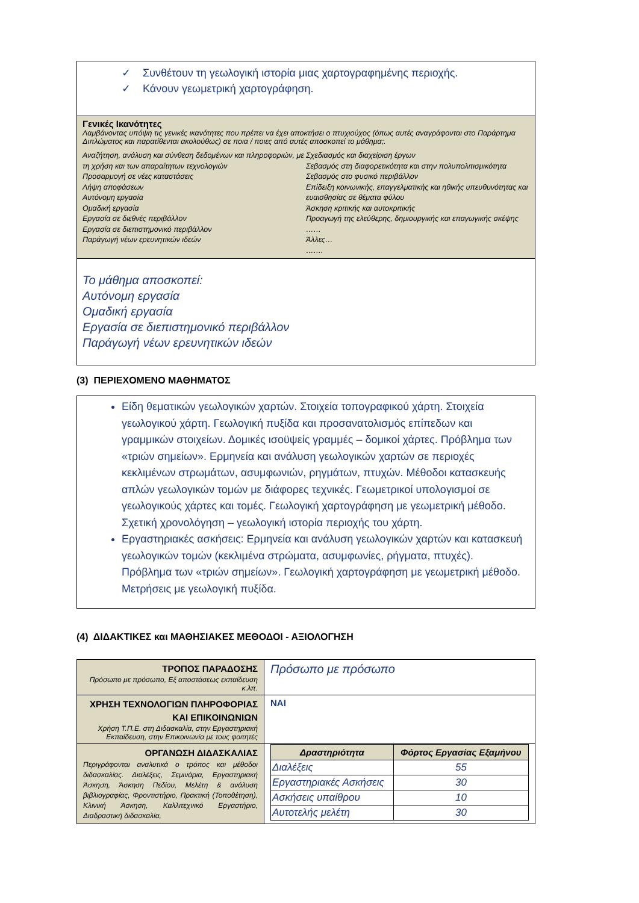✓ Συνθέτουν τη γεωλογική ιστορία μιας χαρτογραφημένης περιοχής.
✓ Κάνουν γεωμετρική χαρτογράφηση.
Γενικές Ικανότητες
Λαμβάνοντας υπόψη τις γενικές ικανότητες που πρέπει να έχει αποκτήσει ο πτυχιούχος (όπως αυτές αναγράφονται στο Παράρτημα Διπλώματος και παρατίθενται ακολούθως) σε ποια / ποιες από αυτές αποσκοπεί το μάθημα;.
Αναζήτηση, ανάλυση και σύνθεση δεδομένων και πληροφοριών, με τη χρήση και των απαραίτητων τεχνολογιών
Προσαρμογή σε νέες καταστάσεις
Λήψη αποφάσεων
Αυτόνομη εργασία
Ομαδική εργασία
Εργασία σε διεθνές περιβάλλον
Εργασία σε διεπιστημονικό περιβάλλον
Παράγωγή νέων ερευνητικών ιδεών
Σχεδιασμός και διαχείριση έργων
Σεβασμός στη διαφορετικότητα και στην πολυπολιτισμικότητα
Σεβασμός στο φυσικό περιβάλλον
Επίδειξη κοινωνικής, επαγγελματικής και ηθικής υπευθυνότητας και ευαισθησίας σε θέματα φύλου
Άσκηση κριτικής και αυτοκριτικής
Προαγωγή της ελεύθερης, δημιουργικής και επαγωγικής σκέψης
……
Άλλες…
…….
Το μάθημα αποσκοπεί:
Αυτόνομη εργασία
Ομαδική εργασία
Εργασία σε διεπιστημονικό περιβάλλον
Παράγωγή νέων ερευνητικών ιδεών
(3) ΠΕΡΙΕΧΟΜΕΝΟ ΜΑΘΗΜΑΤΟΣ
Είδη θεματικών γεωλογικών χαρτών. Στοιχεία τοπογραφικού χάρτη. Στοιχεία γεωλογικού χάρτη. Γεωλογική πυξίδα και προσανατολισμός επίπεδων και γραμμικών στοιχείων. Δομικές ισοϋψείς γραμμές – δομικοί χάρτες. Πρόβλημα των «τριών σημείων». Ερμηνεία και ανάλυση γεωλογικών χαρτών σε περιοχές κεκλιμένων στρωμάτων, ασυμφωνιών, ρηγμάτων, πτυχών. Μέθοδοι κατασκευής απλών γεωλογικών τομών με διάφορες τεχνικές. Γεωμετρικοί υπολογισμοί σε γεωλογικούς χάρτες και τομές. Γεωλογική χαρτογράφηση με γεωμετρική μέθοδο. Σχετική χρονολόγηση – γεωλογική ιστορία περιοχής του χάρτη.
Εργαστηριακές ασκήσεις: Ερμηνεία και ανάλυση γεωλογικών χαρτών και κατασκευή γεωλογικών τομών (κεκλιμένα στρώματα, ασυμφωνίες, ρήγματα, πτυχές). Πρόβλημα των «τριών σημείων». Γεωλογική χαρτογράφηση με γεωμετρική μέθοδο. Μετρήσεις με γεωλογική πυξίδα.
(4) ΔΙΔΑΚΤΙΚΕΣ και ΜΑΘΗΣΙΑΚΕΣ ΜΕΘΟΔΟΙ - ΑΞΙΟΛΟΓΗΣΗ
| ΤΡΟΠΟΣ ΠΑΡΑΔΟΣΗΣ Πρόσωπο με πρόσωπο, Εξ αποστάσεως εκπαίδευση κ.λπ. | Πρόσωπο με πρόσωπο |
| ΧΡΗΣΗ ΤΕΧΝΟΛΟΓΙΩΝ ΠΛΗΡΟΦΟΡΙΑΣ ΚΑΙ ΕΠΙΚΟΙΝΩΝΙΩΝ Χρήση Τ.Π.Ε. στη Διδασκαλία, στην Εργαστηριακή Εκπαίδευση, στην Επικοινωνία με τους φοιτητές | ΝΑΙ |
| ΟΡΓΑΝΩΣΗ ΔΙΔΑΣΚΑΛΙΑΣ Περιγράφονται αναλυτικά ο τρόπος και μέθοδοι διδασκαλίας. Διαλέξεις, Σεμινάρια, Εργαστηριακή Άσκηση, Άσκηση Πεδίου, Μελέτη & ανάλυση βιβλιογραφίας, Φροντιστήριο, Πρακτική (Τοποθέτηση), Κλινική Άσκηση, Καλλιτεχνικό Εργαστήριο, Διαδραστική διδασκαλία, | / Δραστηριότητα / Φόρτος Εργασίας Εξαμήνου / / --- / --- / / Διαλέξεις / 55 / / Εργαστηριακές Ασκήσεις / 30 / / Ασκήσεις υπαίθρου / 10 / / Αυτοτελής μελέτη / 30 / |